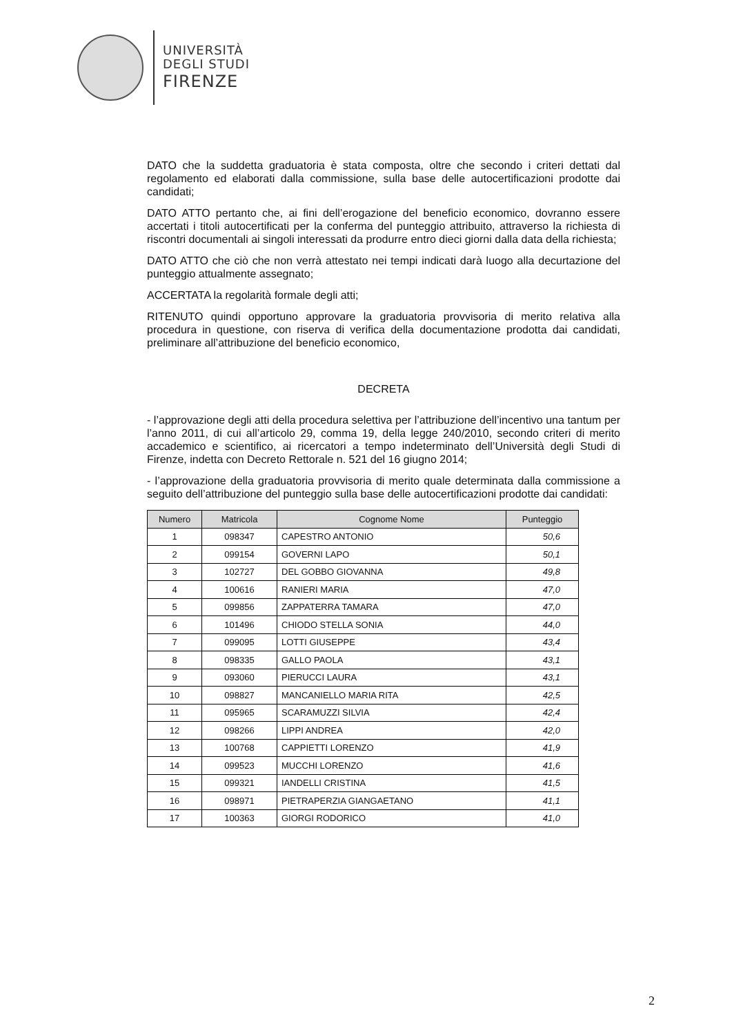UNIVERSITÀ
DEGLI STUDI
FIRENZE
DATO che la suddetta graduatoria è stata composta, oltre che secondo i criteri dettati dal regolamento ed elaborati dalla commissione, sulla base delle autocertificazioni prodotte dai candidati;
DATO ATTO pertanto che, ai fini dell’erogazione del beneficio economico, dovranno essere accertati i titoli autocertificati per la conferma del punteggio attribuito, attraverso la richiesta di riscontri documentali ai singoli interessati da produrre entro dieci giorni dalla data della richiesta;
DATO ATTO che ciò che non verrà attestato nei tempi indicati darà luogo alla decurtazione del punteggio attualmente assegnato;
ACCERTATA la regolarità formale degli atti;
RITENUTO quindi opportuno approvare la graduatoria provvisoria di merito relativa alla procedura in questione, con riserva di verifica della documentazione prodotta dai candidati, preliminare all’attribuzione del beneficio economico,
DECRETA
- l’approvazione degli atti della procedura selettiva per l’attribuzione dell’incentivo una tantum per l’anno 2011, di cui all’articolo 29, comma 19, della legge 240/2010, secondo criteri di merito accademico e scientifico, ai ricercatori a tempo indeterminato dell’Università degli Studi di Firenze, indetta con Decreto Rettorale n. 521 del 16 giugno 2014;
- l’approvazione della graduatoria provvisoria di merito quale determinata dalla commissione a seguito dell’attribuzione del punteggio sulla base delle autocertificazioni prodotte dai candidati:
| Numero | Matricola | Cognome Nome | Punteggio |
| --- | --- | --- | --- |
| 1 | 098347 | CAPESTRO ANTONIO | 50,6 |
| 2 | 099154 | GOVERNI LAPO | 50,1 |
| 3 | 102727 | DEL GOBBO GIOVANNA | 49,8 |
| 4 | 100616 | RANIERI MARIA | 47,0 |
| 5 | 099856 | ZAPPATERRA TAMARA | 47,0 |
| 6 | 101496 | CHIODO STELLA SONIA | 44,0 |
| 7 | 099095 | LOTTI GIUSEPPE | 43,4 |
| 8 | 098335 | GALLO PAOLA | 43,1 |
| 9 | 093060 | PIERUCCI LAURA | 43,1 |
| 10 | 098827 | MANCANIELLO MARIA RITA | 42,5 |
| 11 | 095965 | SCARAMUZZI SILVIA | 42,4 |
| 12 | 098266 | LIPPI ANDREA | 42,0 |
| 13 | 100768 | CAPPIETTI LORENZO | 41,9 |
| 14 | 099523 | MUCCHI LORENZO | 41,6 |
| 15 | 099321 | IANDELLI CRISTINA | 41,5 |
| 16 | 098971 | PIETRAPERZIA GIANGAETANO | 41,1 |
| 17 | 100363 | GIORGI RODORICO | 41,0 |
2